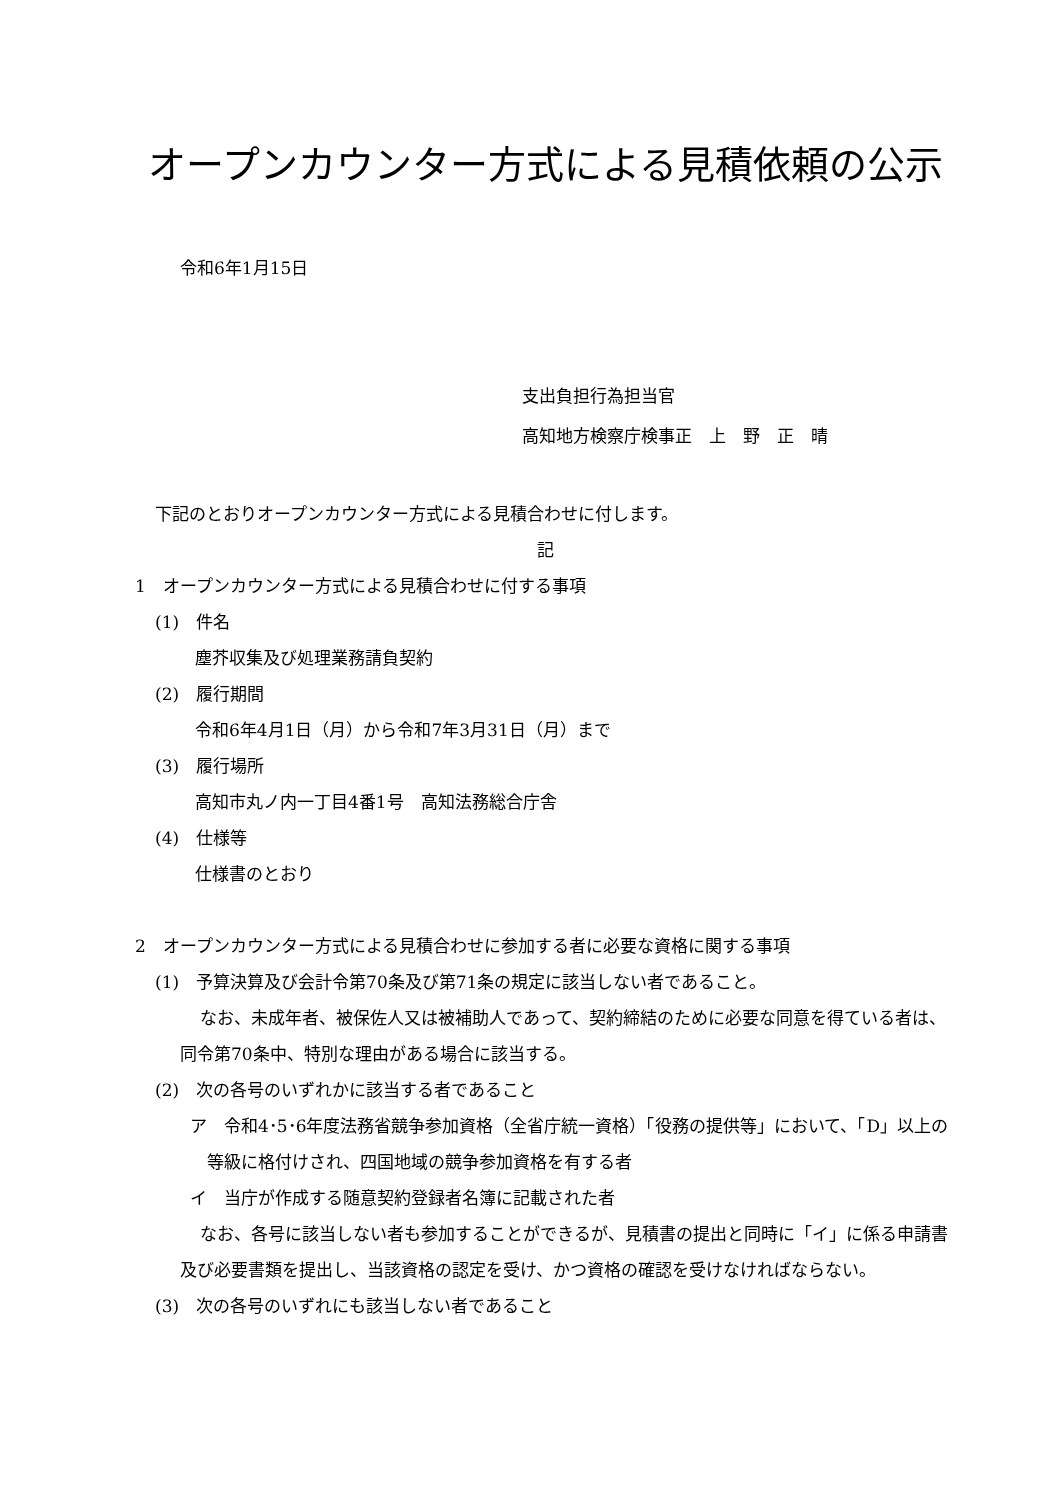オープンカウンター方式による見積依頼の公示
令和6年1月15日
支出負担行為担当官
高知地方検察庁検事正　上　野　正　晴
下記のとおりオープンカウンター方式による見積合わせに付します。
記
1　オープンカウンター方式による見積合わせに付する事項
(1)　件名
塵芥収集及び処理業務請負契約
(2)　履行期間
令和6年4月1日（月）から令和7年3月31日（月）まで
(3)　履行場所
高知市丸ノ内一丁目4番1号　高知法務総合庁舎
(4)　仕様等
仕様書のとおり
2　オープンカウンター方式による見積合わせに参加する者に必要な資格に関する事項
(1)　予算決算及び会計令第70条及び第71条の規定に該当しない者であること。
なお、未成年者、被保佐人又は被補助人であって、契約締結のために必要な同意を得ている者は、同令第70条中、特別な理由がある場合に該当する。
(2)　次の各号のいずれかに該当する者であること
ア　令和4･5･6年度法務省競争参加資格（全省庁統一資格）「役務の提供等」において、「D」以上の等級に格付けされ、四国地域の競争参加資格を有する者
イ　当庁が作成する随意契約登録者名簿に記載された者
なお、各号に該当しない者も参加することができるが、見積書の提出と同時に「イ」に係る申請書及び必要書類を提出し、当該資格の認定を受け、かつ資格の確認を受けなければならない。
(3)　次の各号のいずれにも該当しない者であること